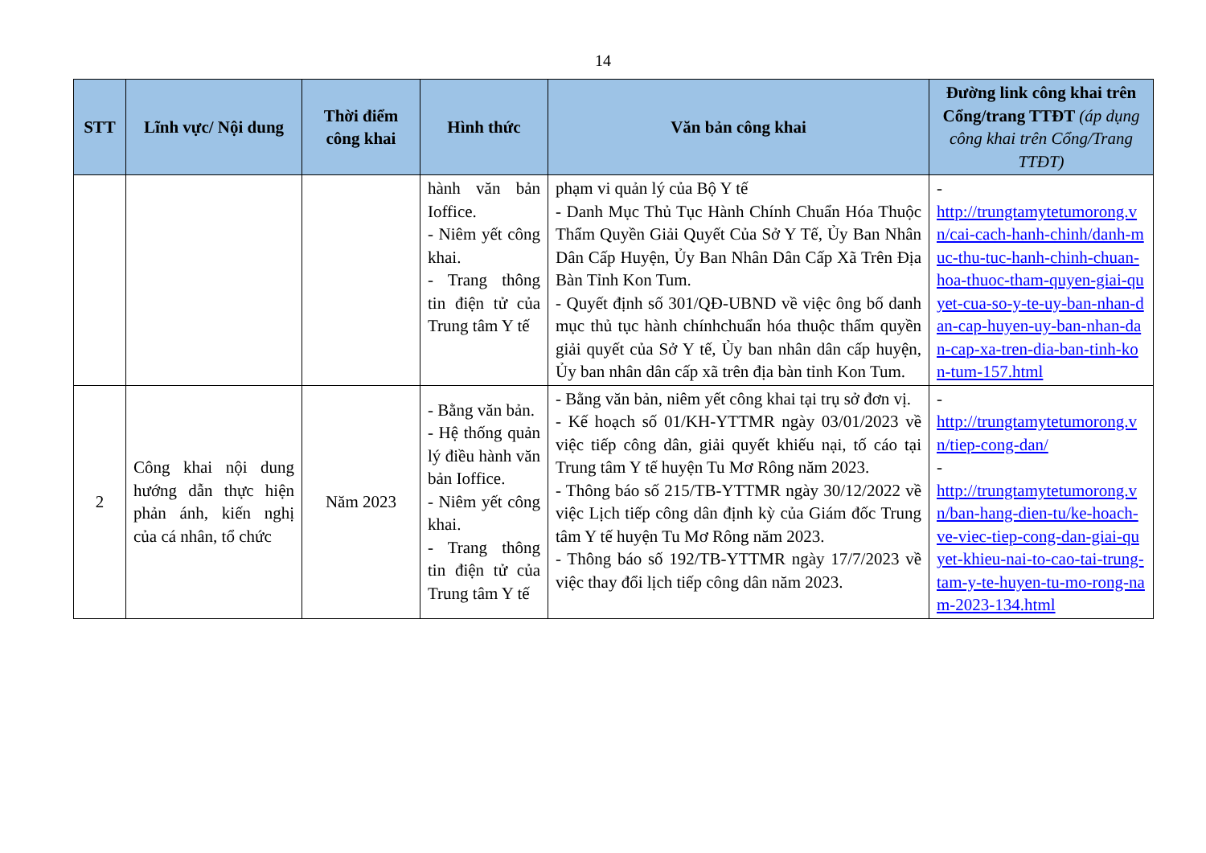14
| STT | Lĩnh vực/ Nội dung | Thời điểm công khai | Hình thức | Văn bản công khai | Đường link công khai trên Cổng/trang TTĐT (áp dụng công khai trên Cổng/Trang TTĐT) |
| --- | --- | --- | --- | --- | --- |
| | | | hành văn bản Ioffice. - Niêm yết công khai. - Trang thông tin điện tử của Trung tâm Y tế | phạm vi quản lý của Bộ Y tế - Danh Mục Thủ Tục Hành Chính Chuẩn Hóa Thuộc Thẩm Quyền Giải Quyết Của Sở Y Tế, Ủy Ban Nhân Dân Cấp Huyện, Ủy Ban Nhân Dân Cấp Xã Trên Địa Bàn Tỉnh Kon Tum. - Quyết định số 301/QĐ-UBND về việc ông bố danh mục thủ tục hành chínhchuẩn hóa thuộc thẩm quyền giải quyết của Sở Y tế, Ủy ban nhân dân cấp huyện, Ủy ban nhân dân cấp xã trên địa bàn tỉnh Kon Tum. | - http://trungtamytetumorong.vn/cai-cach-hanh-chinh/danh-muc-thu-tuc-hanh-chinh-chuan-hoa-thuoc-tham-quyen-giai-quyet-cua-so-y-te-uy-ban-nhan-dan-cap-huyen-uy-ban-nhan-dan-cap-xa-tren-dia-ban-tinh-kon-tum-157.html |
| 2 | Công khai nội dung hướng dẫn thực hiện phản ánh, kiến nghị của cá nhân, tổ chức | Năm 2023 | - Bằng văn bản. - Hệ thống quản lý điều hành văn bản Ioffice. - Niêm yết công khai. - Trang thông tin điện tử của Trung tâm Y tế | - Bằng văn bản, niêm yết công khai tại trụ sở đơn vị. - Kế hoạch số 01/KH-YTTMR ngày 03/01/2023 về việc tiếp công dân, giải quyết khiếu nại, tố cáo tại Trung tâm Y tế huyện Tu Mơ Rông năm 2023. - Thông báo số 215/TB-YTTMR ngày 30/12/2022 về việc Lịch tiếp công dân định kỳ của Giám đốc Trung tâm Y tế huyện Tu Mơ Rông năm 2023. - Thông báo số 192/TB-YTTMR ngày 17/7/2023 về việc thay đổi lịch tiếp công dân năm 2023. | - http://trungtamytetumorong.vn/tiep-cong-dan/ - http://trungtamytetumorong.vn/ban-hang-dien-tu/ke-hoach-ve-viec-tiep-cong-dan-giai-quyet-khieu-nai-to-cao-tai-trung-tam-y-te-huyen-tu-mo-rong-nam-2023-134.html |